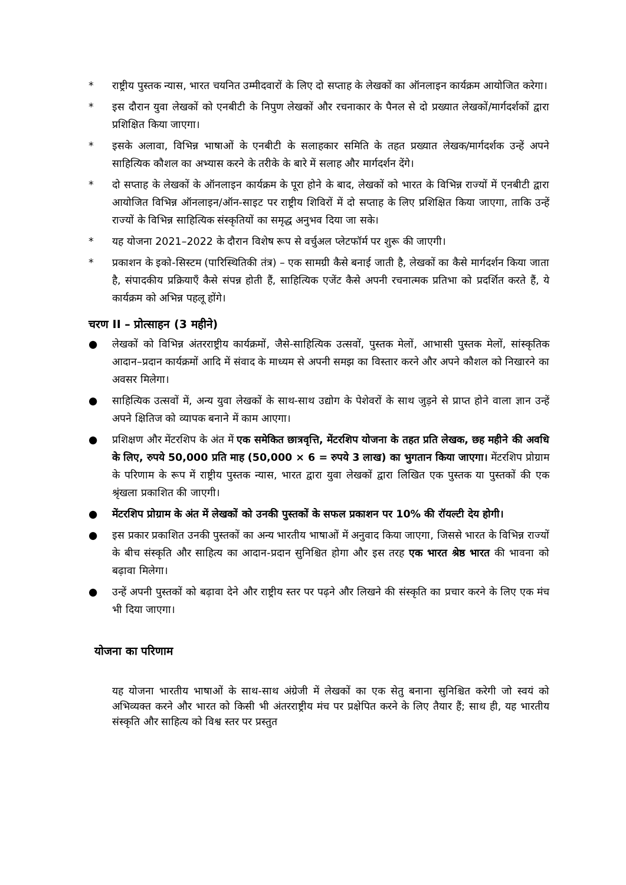* राष्ट्रीय पुस्तक न्यास, भारत चयनित उम्मीदवारों के लिए दो सप्ताह के लेखकों का ऑनलाइन कार्यक्रम आयोजित करेगा।
* इस दौरान युवा लेखकों को एनबीटी के निपुण लेखकों और रचनाकार के पैनल से दो प्रख्यात लेखकों/मार्गदर्शकों द्वारा प्रशिक्षित किया जाएगा।
* इसके अलावा, विभिन्न भाषाओं के एनबीटी के सलाहकार समिति के तहत प्रख्यात लेखक/मार्गदर्शक उन्हें अपने साहित्यिक कौशल का अभ्यास करने के तरीके के बारे में सलाह और मार्गदर्शन देंगे।
* दो सप्ताह के लेखकों के ऑनलाइन कार्यक्रम के पूरा होने के बाद, लेखकों को भारत के विभिन्न राज्यों में एनबीटी द्वारा आयोजित विभिन्न ऑनलाइन/ऑन-साइट पर राष्ट्रीय शिविरों में दो सप्ताह के लिए प्रशिक्षित किया जाएगा, ताकि उन्हें राज्यों के विभिन्न साहित्यिक संस्कृतियों का समृद्ध अनुभव दिया जा सके।
* यह योजना 2021–2022 के दौरान विशेष रूप से वर्चुअल प्लेटफॉर्म पर शुरू की जाएगी।
* प्रकाशन के इको-सिस्टम (पारिस्थितिकी तंत्र) – एक सामग्री कैसे बनाई जाती है, लेखकों का कैसे मार्गदर्शन किया जाता है, संपादकीय प्रक्रियाएँ कैसे संपन्न होती हैं, साहित्यिक एजेंट कैसे अपनी रचनात्मक प्रतिभा को प्रदर्शित करते हैं, ये कार्यक्रम को अभिन्न पहलू होंगे।
चरण II – प्रोत्साहन (3 महीने)
● लेखकों को विभिन्न अंतरराष्ट्रीय कार्यक्रमों, जैसे-साहित्यिक उत्सवों, पुस्तक मेलों, आभासी पुस्तक मेलों, सांस्कृतिक आदान–प्रदान कार्यक्रमों आदि में संवाद के माध्यम से अपनी समझ का विस्तार करने और अपने कौशल को निखारने का अवसर मिलेगा।
● साहित्यिक उत्सवों में, अन्य युवा लेखकों के साथ-साथ उद्योग के पेशेवरों के साथ जुड़ने से प्राप्त होने वाला ज्ञान उन्हें अपने क्षितिज को व्यापक बनाने में काम आएगा।
● प्रशिक्षण और मेंटरशिप के अंत में एक समेकित छात्रवृत्ति, मेंटरशिप योजना के तहत प्रति लेखक, छह महीने की अवधि के लिए, रुपये 50,000 प्रति माह (50,000 × 6 = रुपये 3 लाख) का भुगतान किया जाएगा। मेंटरशिप प्रोग्राम के परिणाम के रूप में राष्ट्रीय पुस्तक न्यास, भारत द्वारा युवा लेखकों द्वारा लिखित एक पुस्तक या पुस्तकों की एक श्रृंखला प्रकाशित की जाएगी।
● मेंटरशिप प्रोग्राम के अंत में लेखकों को उनकी पुस्तकों के सफल प्रकाशन पर 10% की रॉयल्टी देय होगी।
● इस प्रकार प्रकाशित उनकी पुस्तकों का अन्य भारतीय भाषाओं में अनुवाद किया जाएगा, जिससे भारत के विभिन्न राज्यों के बीच संस्कृति और साहित्य का आदान-प्रदान सुनिश्चित होगा और इस तरह एक भारत श्रेष्ठ भारत की भावना को बढ़ावा मिलेगा।
● उन्हें अपनी पुस्तकों को बढ़ावा देने और राष्ट्रीय स्तर पर पढ़ने और लिखने की संस्कृति का प्रचार करने के लिए एक मंच भी दिया जाएगा।
योजना का परिणाम
यह योजना भारतीय भाषाओं के साथ-साथ अंग्रेजी में लेखकों का एक सेतु बनाना सुनिश्चित करेगी जो स्वयं को अभिव्यक्त करने और भारत को किसी भी अंतरराष्ट्रीय मंच पर प्रक्षेपित करने के लिए तैयार हैं; साथ ही, यह भारतीय संस्कृति और साहित्य को विश्व स्तर पर प्रस्तुत